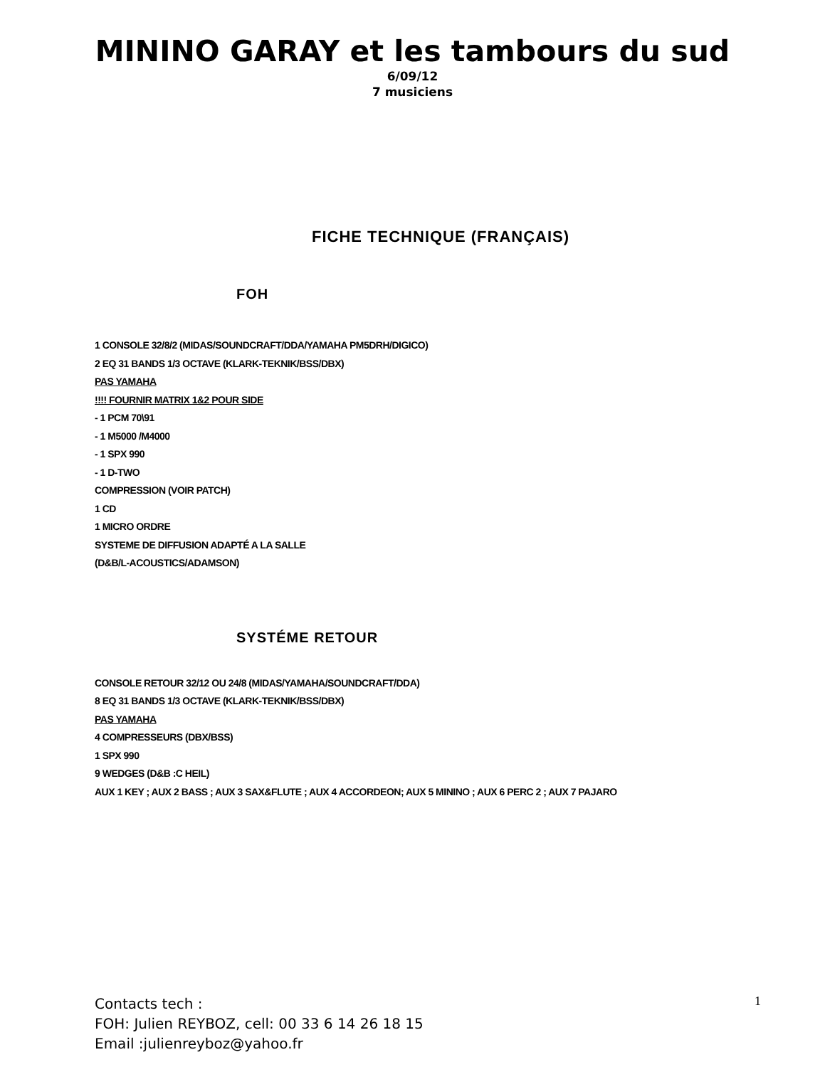MININO GARAY et les tambours du sud
6/09/12
7 musiciens
FICHE TECHNIQUE (FRANÇAIS)
FOH
1 CONSOLE 32/8/2 (MIDAS/SOUNDCRAFT/DDA/YAMAHA PM5DRH/DIGICO)
2 EQ 31 BANDS 1/3 OCTAVE (KLARK-TEKNIK/BSS/DBX)
PAS YAMAHA
!!!! FOURNIR MATRIX 1&2 POUR SIDE
- 1 PCM 70\91
- 1 M5000 /M4000
- 1 SPX 990
- 1 D-TWO
COMPRESSION (VOIR PATCH)
1 CD
1 MICRO ORDRE
SYSTEME DE DIFFUSION ADAPTÉ A LA SALLE
(D&B/L-ACOUSTICS/ADAMSON)
SYSTÉME RETOUR
CONSOLE RETOUR 32/12 OU 24/8 (MIDAS/YAMAHA/SOUNDCRAFT/DDA)
8 EQ 31 BANDS 1/3 OCTAVE (KLARK-TEKNIK/BSS/DBX)
PAS YAMAHA
4 COMPRESSEURS (DBX/BSS)
1 SPX 990
9 WEDGES (D&B :C HEIL)
AUX 1 KEY ; AUX 2 BASS ; AUX 3 SAX&FLUTE ; AUX 4 ACCORDEON; AUX 5 MININO ; AUX 6 PERC 2 ; AUX 7 PAJARO
Contacts tech :
FOH: Julien REYBOZ, cell: 00 33 6 14 26 18 15
Email :julienreyboz@yahoo.fr
1